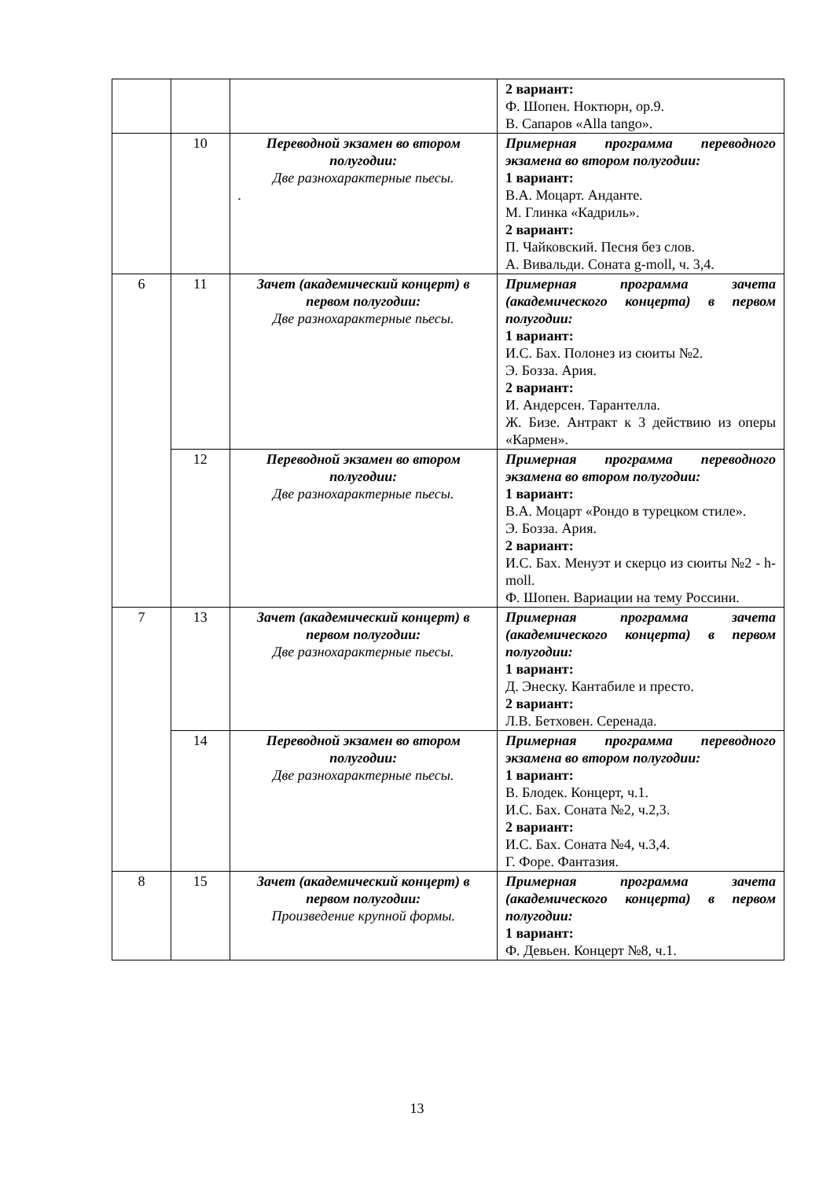| | | | 2 вариант: Ф. Шопен. Ноктюрн, ор.9. В. Сапаров «Alla tango». |
| | 10 | Переводной экзамен во втором полугодии: Две разнохарактерные пьесы. . | Примерная программа переводного экзамена во втором полугодии: 1 вариант: В.А. Моцарт. Анданте. М. Глинка «Кадриль». 2 вариант: П. Чайковский. Песня без слов. А. Вивальди. Соната g-moll, ч. 3,4. |
| 6 | 11 | Зачет (академический концерт) в первом полугодии: Две разнохарактерные пьесы. | Примерная программа зачета (академического концерта) в первом полугодии: 1 вариант: И.С. Бах. Полонез из сюиты №2. Э. Бозза. Ария. 2 вариант: И. Андерсен. Тарантелла. Ж. Бизе. Антракт к 3 действию из оперы «Кармен». |
| | 12 | Переводной экзамен во втором полугодии: Две разнохарактерные пьесы. | Примерная программа переводного экзамена во втором полугодии: 1 вариант: В.А. Моцарт «Рондо в турецком стиле». Э. Бозза. Ария. 2 вариант: И.С. Бах. Менуэт и скерцо из сюиты №2 - h-moll. Ф. Шопен. Вариации на тему Россини. |
| 7 | 13 | Зачет (академический концерт) в первом полугодии: Две разнохарактерные пьесы. | Примерная программа зачета (академического концерта) в первом полугодии: 1 вариант: Д. Энеску. Кантабиле и престо. 2 вариант: Л.В. Бетховен. Серенада. |
| | 14 | Переводной экзамен во втором полугодии: Две разнохарактерные пьесы. | Примерная программа переводного экзамена во втором полугодии: 1 вариант: В. Блодек. Концерт, ч.1. И.С. Бах. Соната №2, ч.2,3. 2 вариант: И.С. Бах. Соната №4, ч.3,4. Г. Форе. Фантазия. |
| 8 | 15 | Зачет (академический концерт) в первом полугодии: Произведение крупной формы. | Примерная программа зачета (академического концерта) в первом полугодии: 1 вариант: Ф. Девьен. Концерт №8, ч.1. |
13